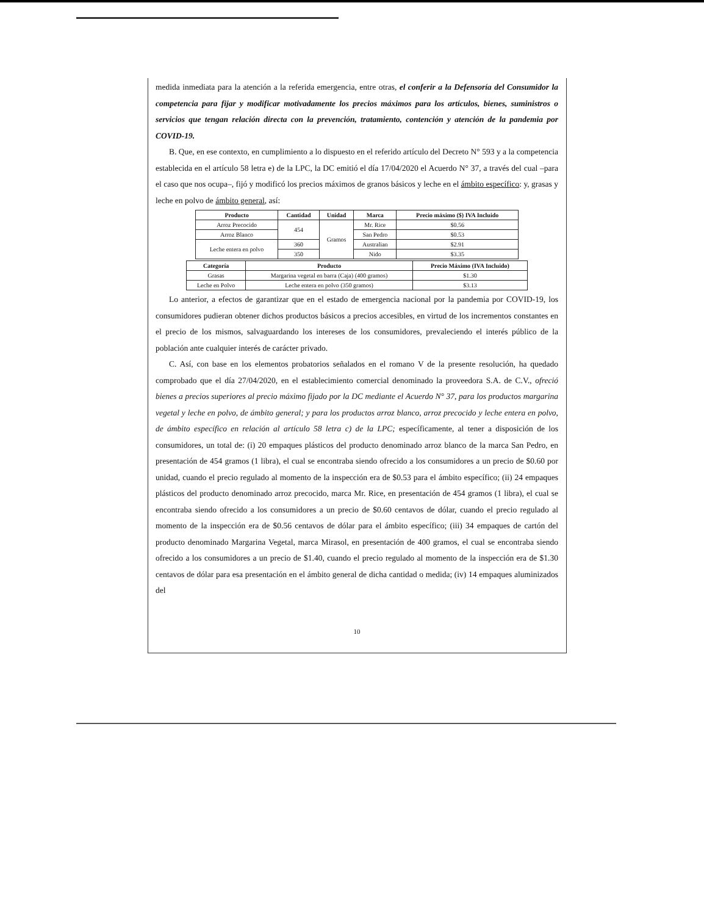medida inmediata para la atención a la referida emergencia, entre otras, el conferir a la Defensoría del Consumidor la competencia para fijar y modificar motivadamente los precios máximos para los artículos, bienes, suministros o servicios que tengan relación directa con la prevención, tratamiento, contención y atención de la pandemia por COVID-19.
B. Que, en ese contexto, en cumplimiento a lo dispuesto en el referido artículo del Decreto N° 593 y a la competencia establecida en el artículo 58 letra e) de la LPC, la DC emitió el día 17/04/2020 el Acuerdo N° 37, a través del cual –para el caso que nos ocupa–, fijó y modificó los precios máximos de granos básicos y leche en el ámbito específico: y, grasas y leche en polvo de ámbito general, así:
| Producto | Cantidad | Unidad | Marca | Precio máximo ($) IVA Incluido |
| --- | --- | --- | --- | --- |
| Arroz Precocido | 454 | Gramos | Mr. Rice | $0.56 |
| Arroz Blanco | | | San Pedro | $0.53 |
| Leche entera en polvo | 360 | | Australian | $2.91 |
| | 350 | | Nido | $3.35 |
| Categoría | Producto | Precio Máximo (IVA Incluido) |
| --- | --- | --- |
| Grasas | Margarina vegetal en barra (Caja) (400 gramos) | $1.30 |
| Leche en Polvo | Leche entera en polvo (350 gramos) | $3.13 |
Lo anterior, a efectos de garantizar que en el estado de emergencia nacional por la pandemia por COVID-19, los consumidores pudieran obtener dichos productos básicos a precios accesibles, en virtud de los incrementos constantes en el precio de los mismos, salvaguardando los intereses de los consumidores, prevaleciendo el interés público de la población ante cualquier interés de carácter privado.
C. Así, con base en los elementos probatorios señalados en el romano V de la presente resolución, ha quedado comprobado que el día 27/04/2020, en el establecimiento comercial denominado la proveedora S.A. de C.V., ofreció bienes a precios superiores al precio máximo fijado por la DC mediante el Acuerdo N° 37, para los productos margarina vegetal y leche en polvo, de ámbito general; y para los productos arroz blanco, arroz precocido y leche entera en polvo, de ámbito específico en relación al artículo 58 letra c) de la LPC; específicamente, al tener a disposición de los consumidores, un total de: (i) 20 empaques plásticos del producto denominado arroz blanco de la marca San Pedro, en presentación de 454 gramos (1 libra), el cual se encontraba siendo ofrecido a los consumidores a un precio de $0.60 por unidad, cuando el precio regulado al momento de la inspección era de $0.53 para el ámbito específico; (ii) 24 empaques plásticos del producto denominado arroz precocido, marca Mr. Rice, en presentación de 454 gramos (1 libra), el cual se encontraba siendo ofrecido a los consumidores a un precio de $0.60 centavos de dólar, cuando el precio regulado al momento de la inspección era de $0.56 centavos de dólar para el ámbito específico; (iii) 34 empaques de cartón del producto denominado Margarina Vegetal, marca Mirasol, en presentación de 400 gramos, el cual se encontraba siendo ofrecido a los consumidores a un precio de $1.40, cuando el precio regulado al momento de la inspección era de $1.30 centavos de dólar para esa presentación en el ámbito general de dicha cantidad o medida; (iv) 14 empaques aluminizados del
10